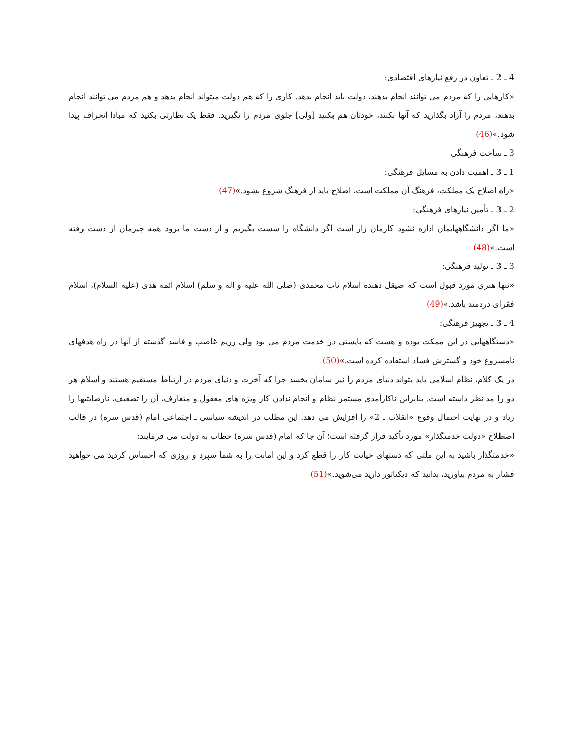4 ـ 2 ـ تعاون در رفع نیازهای اقتصادی:
«کارهایی را که مردم می توانند انجام بدهند، دولت باید انجام بدهد. کاری را که هم دولت میتواند انجام بدهد و هم مردم می توانند انجام بدهند، مردم را آزاد بگذارید که آنها بکنند، خودتان هم بکنید [ولی] جلوی مردم را نگیرید. فقط یک نظارتی بکنید که مبادا انحراف پیدا شود.»(46)
3 ـ ساخت فرهنگی
1 ـ 3 ـ اهمیت دادن به مسایل فرهنگی:
«راه اصلاح یک مملکت، فرهنگ آن مملکت است، اصلاح باید از فرهنگ شروع بشود.»(47)
2 ـ 3 ـ تأمین نیازهای فرهنگی:
«ما اگر دانشگاههایمان اداره نشود کارمان زار است اگر دانشگاه را سست بگیریم و از دست ما برود همه چیزمان از دست رفته است.»(48)
3 ـ 3 ـ تولید فرهنگی:
«تنها هنری مورد قبول است که صیقل دهنده اسلام ناب محمدی (صلی الله علیه و اله و سلم) اسلام ائمه هدی (علیه السلام)، اسلام فقرای دردمند باشد.»(49)
4 ـ 3 ـ تجهیز فرهنگی:
«دستگاههایی در این ممکت بوده و هست که بایستی در خدمت مردم می بود ولی رژیم غاصب و فاسد گذشته از آنها در راه هدفهای نامشروع خود و گسترش فساد استفاده کرده است.»(50)
در یک کلام، نظام اسلامی باید بتواند دنیای مردم را نیز سامان بخشد چرا که آخرت و دنیای مردم در ارتباط مستقیم هستند و اسلام هر دو را مد نظر داشته است. بنابراین ناکارآمدی مستمر نظام و انجام ندادن کار ویژه های معقول و متعارف، آن را تضعیف، نارضایتیها را زیاد و در نهایت احتمال وقوع «انقلاب ـ 2» را افزایش می دهد. این مطلب در اندیشه سیاسی ـ اجتماعی امام (قدس سره) در قالب اصطلاح «دولت خدمتگذار» مورد تأکید قرار گرفته است؛ آن جا که امام (قدس سره) خطاب به دولت می فرمایند:
«خدمتگذار باشید به این ملتی که دستهای خیانت کار را قطع کرد و این امانت را به شما سپرد و روزی که احساس کردید می خواهید فشار به مردم بیاورید، بدانید که دیکتاتور دارید می‌شوید.»(51)